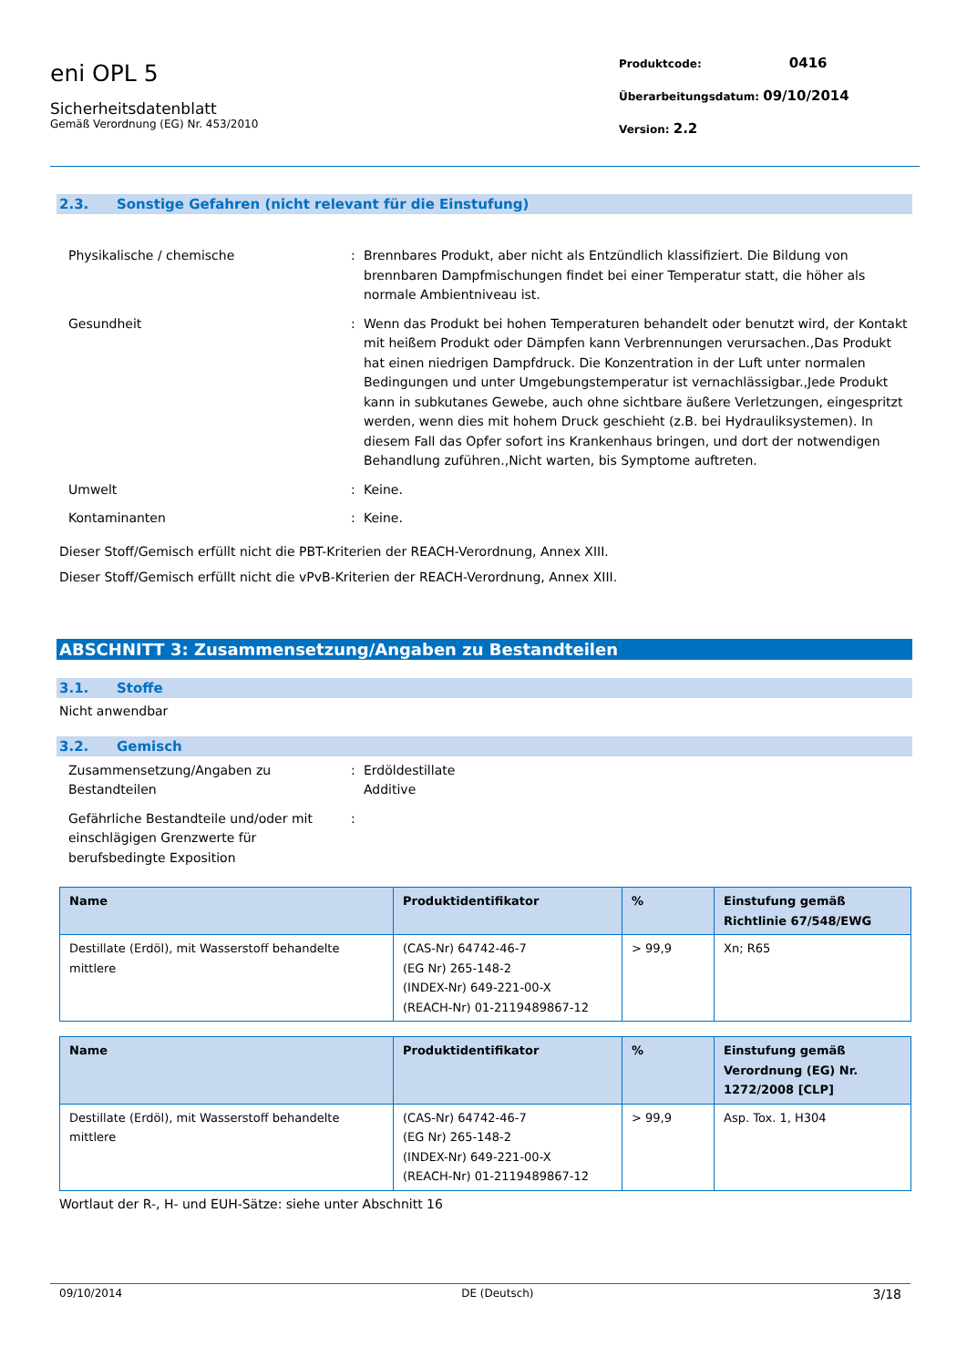eni OPL 5
Sicherheitsdatenblatt
Gemäß Verordnung (EG) Nr. 453/2010
Produktcode: 0416
Überarbeitungsdatum: 09/10/2014
Version: 2.2
2.3. Sonstige Gefahren (nicht relevant für die Einstufung)
Physikalische / chemische : Brennbares Produkt, aber nicht als Entzündlich klassifiziert. Die Bildung von brennbaren Dampfmischungen findet bei einer Temperatur statt, die höher als normale Ambientniveau ist.
Gesundheit : Wenn das Produkt bei hohen Temperaturen behandelt oder benutzt wird, der Kontakt mit heißem Produkt oder Dämpfen kann Verbrennungen verursachen.,Das Produkt hat einen niedrigen Dampfdruck. Die Konzentration in der Luft unter normalen Bedingungen und unter Umgebungstemperatur ist vernachlässigbar.,Jede Produkt kann in subkutanes Gewebe, auch ohne sichtbare äußere Verletzungen, eingespritzt werden, wenn dies mit hohem Druck geschieht (z.B. bei Hydrauliksystemen). In diesem Fall das Opfer sofort ins Krankenhaus bringen, und dort der notwendigen Behandlung zuführen.,Nicht warten, bis Symptome auftreten.
Umwelt : Keine.
Kontaminanten : Keine.
Dieser Stoff/Gemisch erfüllt nicht die PBT-Kriterien der REACH-Verordnung, Annex XIII.
Dieser Stoff/Gemisch erfüllt nicht die vPvB-Kriterien der REACH-Verordnung, Annex XIII.
ABSCHNITT 3: Zusammensetzung/Angaben zu Bestandteilen
3.1. Stoffe
Nicht anwendbar
3.2. Gemisch
Zusammensetzung/Angaben zu Bestandteilen
: Erdöldestillate
Additive
Gefährliche Bestandteile und/oder mit einschlägigen Grenzwerte für berufsbedingte Exposition
:
| Name | Produktidentifikator | % | Einstufung gemäß Richtlinie 67/548/EWG |
| --- | --- | --- | --- |
| Destillate (Erdöl), mit Wasserstoff behandelte mittlere | (CAS-Nr) 64742-46-7 (EG Nr) 265-148-2 (INDEX-Nr) 649-221-00-X (REACH-Nr) 01-2119489867-12 | > 99,9 | Xn; R65 |
| Name | Produktidentifikator | % | Einstufung gemäß Verordnung (EG) Nr. 1272/2008 [CLP] |
| --- | --- | --- | --- |
| Destillate (Erdöl), mit Wasserstoff behandelte mittlere | (CAS-Nr) 64742-46-7 (EG Nr) 265-148-2 (INDEX-Nr) 649-221-00-X (REACH-Nr) 01-2119489867-12 | > 99,9 | Asp. Tox. 1, H304 |
Wortlaut der R-, H- und EUH-Sätze: siehe unter Abschnitt 16
09/10/2014 DE (Deutsch) 3/18